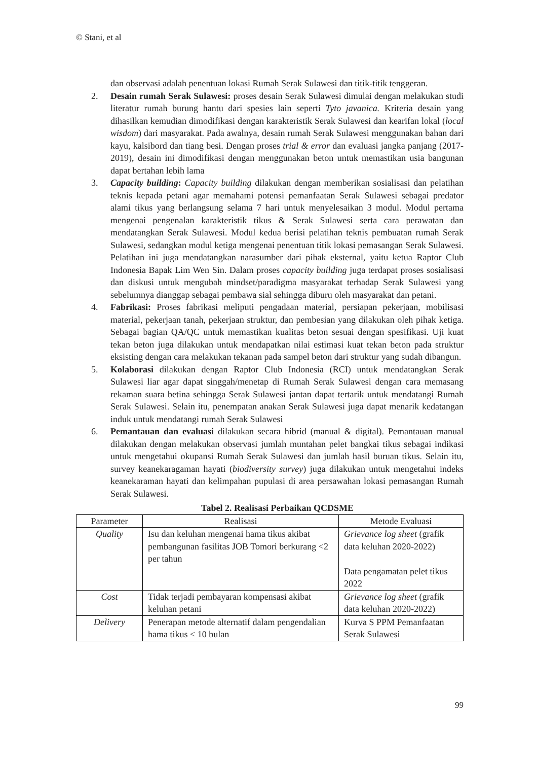© Stani, et al
dan observasi adalah penentuan lokasi Rumah Serak Sulawesi dan titik-titik tenggeran.
2. Desain rumah Serak Sulawesi: proses desain Serak Sulawesi dimulai dengan melakukan studi literatur rumah burung hantu dari spesies lain seperti Tyto javanica. Kriteria desain yang dihasilkan kemudian dimodifikasi dengan karakteristik Serak Sulawesi dan kearifan lokal (local wisdom) dari masyarakat. Pada awalnya, desain rumah Serak Sulawesi menggunakan bahan dari kayu, kalsibord dan tiang besi. Dengan proses trial & error dan evaluasi jangka panjang (2017-2019), desain ini dimodifikasi dengan menggunakan beton untuk memastikan usia bangunan dapat bertahan lebih lama
3. Capacity building: Capacity building dilakukan dengan memberikan sosialisasi dan pelatihan teknis kepada petani agar memahami potensi pemanfaatan Serak Sulawesi sebagai predator alami tikus yang berlangsung selama 7 hari untuk menyelesaikan 3 modul. Modul pertama mengenai pengenalan karakteristik tikus & Serak Sulawesi serta cara perawatan dan mendatangkan Serak Sulawesi. Modul kedua berisi pelatihan teknis pembuatan rumah Serak Sulawesi, sedangkan modul ketiga mengenai penentuan titik lokasi pemasangan Serak Sulawesi. Pelatihan ini juga mendatangkan narasumber dari pihak eksternal, yaitu ketua Raptor Club Indonesia Bapak Lim Wen Sin. Dalam proses capacity building juga terdapat proses sosialisasi dan diskusi untuk mengubah mindset/paradigma masyarakat terhadap Serak Sulawesi yang sebelumnya dianggap sebagai pembawa sial sehingga diburu oleh masyarakat dan petani.
4. Fabrikasi: Proses fabrikasi meliputi pengadaan material, persiapan pekerjaan, mobilisasi material, pekerjaan tanah, pekerjaan struktur, dan pembesian yang dilakukan oleh pihak ketiga. Sebagai bagian QA/QC untuk memastikan kualitas beton sesuai dengan spesifikasi. Uji kuat tekan beton juga dilakukan untuk mendapatkan nilai estimasi kuat tekan beton pada struktur eksisting dengan cara melakukan tekanan pada sampel beton dari struktur yang sudah dibangun.
5. Kolaborasi dilakukan dengan Raptor Club Indonesia (RCI) untuk mendatangkan Serak Sulawesi liar agar dapat singgah/menetap di Rumah Serak Sulawesi dengan cara memasang rekaman suara betina sehingga Serak Sulawesi jantan dapat tertarik untuk mendatangi Rumah Serak Sulawesi. Selain itu, penempatan anakan Serak Sulawesi juga dapat menarik kedatangan induk untuk mendatangi rumah Serak Sulawesi
6. Pemantauan dan evaluasi dilakukan secara hibrid (manual & digital). Pemantauan manual dilakukan dengan melakukan observasi jumlah muntahan pelet bangkai tikus sebagai indikasi untuk mengetahui okupansi Rumah Serak Sulawesi dan jumlah hasil buruan tikus. Selain itu, survey keanekaragaman hayati (biodiversity survey) juga dilakukan untuk mengetahui indeks keanekaraman hayati dan kelimpahan pupulasi di area persawahan lokasi pemasangan Rumah Serak Sulawesi.
Tabel 2. Realisasi Perbaikan QCDSME
| Parameter | Realisasi | Metode Evaluasi |
| --- | --- | --- |
| Quality | Isu dan keluhan mengenai hama tikus akibat pembangunan fasilitas JOB Tomori berkurang <2 per tahun | Grievance log sheet (grafik data keluhan 2020-2022) Data pengamatan pelet tikus 2022 |
| Cost | Tidak terjadi pembayaran kompensasi akibat keluhan petani | Grievance log sheet (grafik data keluhan 2020-2022) |
| Delivery | Penerapan metode alternatif dalam pengendalian hama tikus < 10 bulan | Kurva S PPM Pemanfaatan Serak Sulawesi |
99